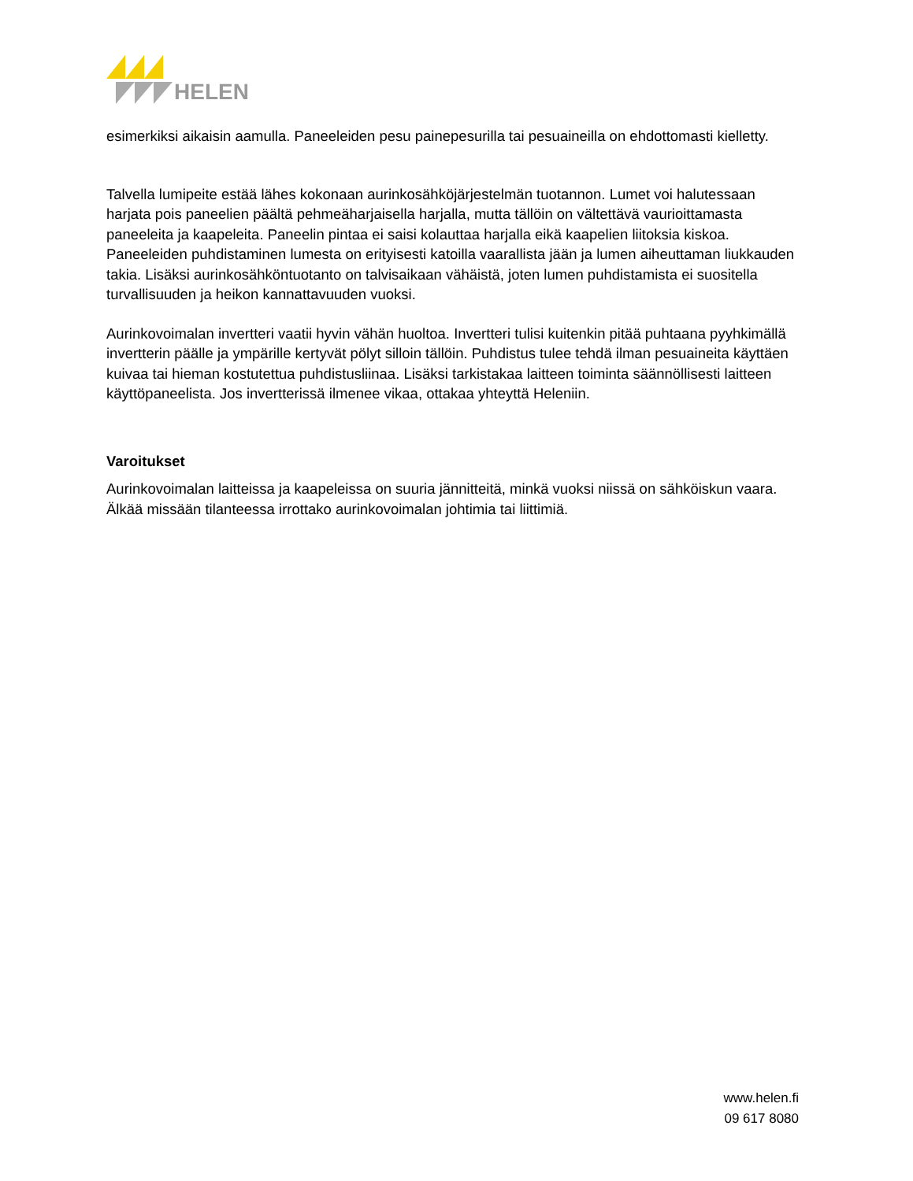HELEN
esimerkiksi aikaisin aamulla. Paneeleiden pesu painepesurilla tai pesuaineilla on ehdottomasti kielletty.
Talvella lumipeite estää lähes kokonaan aurinkosähköjärjestelmän tuotannon. Lumet voi halutessaan harjata pois paneelien päältä pehmeäharjaisella harjalla, mutta tällöin on vältettävä vaurioittamasta paneeleita ja kaapeleita. Paneelin pintaa ei saisi kolauttaa harjalla eikä kaapelien liitoksia kiskoa. Paneeleiden puhdistaminen lumesta on erityisesti katoilla vaarallista jään ja lumen aiheuttaman liukkauden takia. Lisäksi aurinkosähköntuotanto on talvisaikaan vähäistä, joten lumen puhdistamista ei suositella turvallisuuden ja heikon kannattavuuden vuoksi.
Aurinkovoimalan invertteri vaatii hyvin vähän huoltoa. Invertteri tulisi kuitenkin pitää puhtaana pyyhkimällä invertterin päälle ja ympärille kertyvät pölyt silloin tällöin. Puhdistus tulee tehdä ilman pesuaineita käyttäen kuivaa tai hieman kostutettua puhdistusliinaa. Lisäksi tarkistakaa laitteen toiminta säännöllisesti laitteen käyttöpaneelista. Jos invertterissä ilmenee vikaa, ottakaa yhteyttä Heleniin.
Varoitukset
Aurinkovoimalan laitteissa ja kaapeleissa on suuria jännitteitä, minkä vuoksi niissä on sähköiskun vaara. Älkää missään tilanteessa irrottako aurinkovoimalan johtimia tai liittimiä.
www.helen.fi
09 617 8080